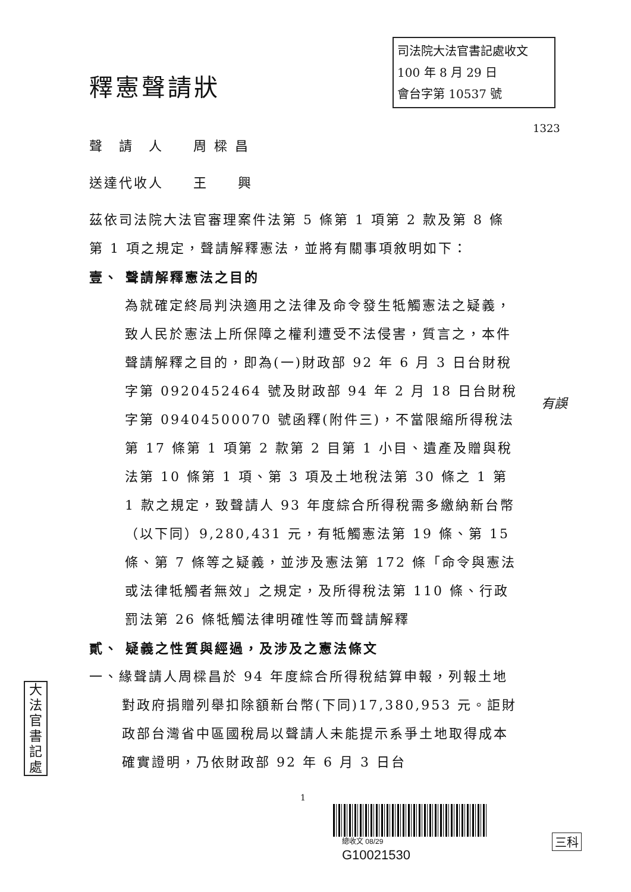司法院大法官書記處收文
100 年 8 月 29 日
會台字第 10537 號
釋憲聲請狀
1323
聲　請　人　　周 樑 昌
送達代收人　　王　　興
茲依司法院大法官審理案件法第 5 條第 1 項第 2 款及第 8 條第 1 項之規定，聲請解釋憲法，並將有關事項敘明如下：
壹、 聲請解釋憲法之目的
為就確定終局判決適用之法律及命令發生牴觸憲法之疑義，致人民於憲法上所保障之權利遭受不法侵害，質言之，本件聲請解釋之目的，即為(一)財政部 92 年 6 月 3 日台財稅字第 0920452464 號及財政部 94 年 2 月 18 日台財稅字第 09404500070 號函釋(附件三)，不當限縮所得稅法第 17 條第 1 項第 2 款第 2 目第 1 小目、遺產及贈與稅法第 10 條第 1 項、第 3 項及土地稅法第 30 條之 1 第 1 款之規定，致聲請人 93 年度綜合所得稅需多繳納新台幣（以下同）9,280,431 元，有牴觸憲法第 19 條、第 15 條、第 7 條等之疑義，並涉及憲法第 172 條「命令與憲法或法律牴觸者無效」之規定，及所得稅法第 110 條、行政罰法第 26 條牴觸法律明確性等而聲請解釋
貳、 疑義之性質與經過，及涉及之憲法條文
一、緣聲請人周樑昌於 94 年度綜合所得稅結算申報，列報土地對政府捐贈列舉扣除額新台幣(下同)17,380,953 元。詎財政部台灣省中區國稅局以聲請人未能提示系爭土地取得成本確實證明，乃依財政部 92 年 6 月 3 日台
有誤
大法官書記處
1
總收文 08/29
G10021530
三科